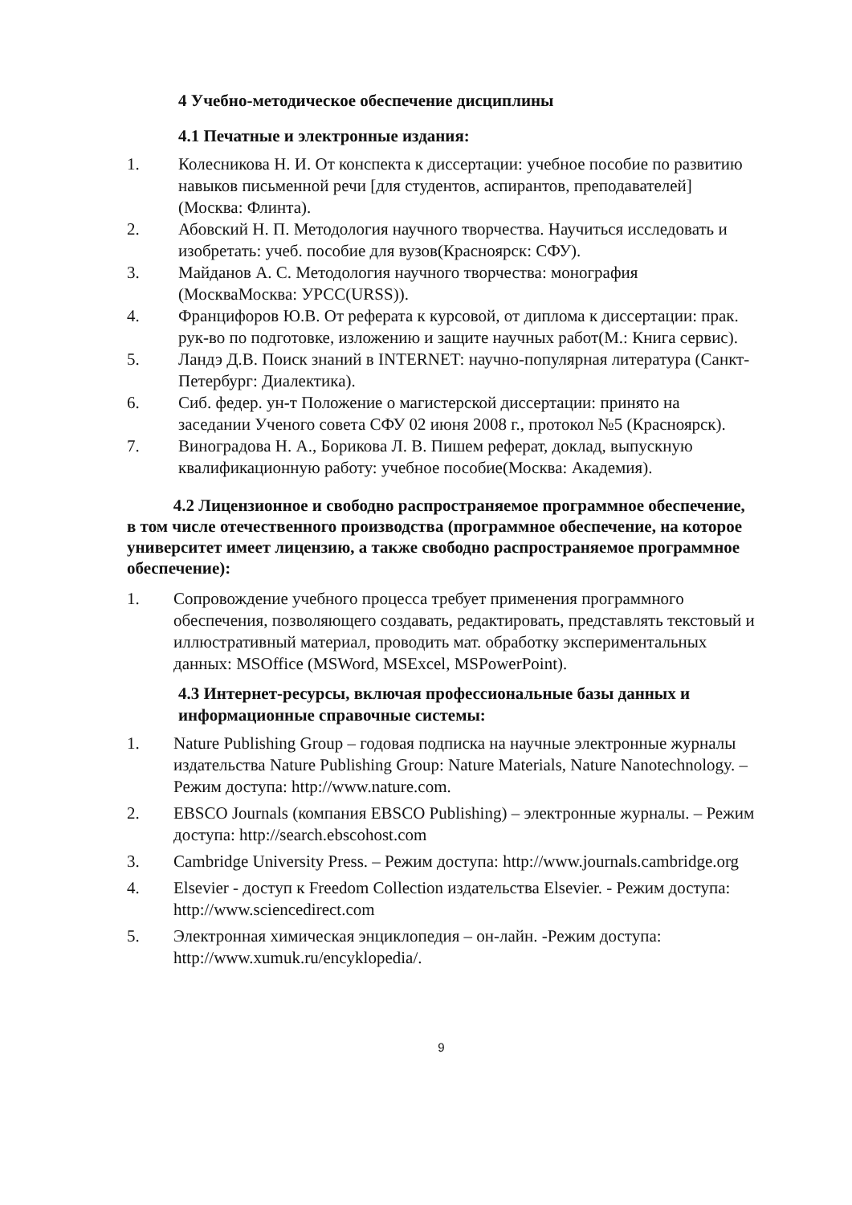4 Учебно-методическое обеспечение дисциплины
4.1 Печатные и электронные издания:
1. Колесникова Н. И. От конспекта к диссертации: учебное пособие по развитию навыков письменной речи [для студентов, аспирантов, преподавателей](Москва: Флинта).
2. Абовский Н. П. Методология научного творчества. Научиться исследовать и изобретать: учеб. пособие для вузов(Красноярск: СФУ).
3. Майданов А. С. Методология научного творчества: монография (МоскваМосква: УРСС(URSS)).
4. Францифоров Ю.В. От реферата к курсовой, от диплома к диссертации: прак. рук-во по подготовке, изложению и защите научных работ(М.: Книга сервис).
5. Ландэ Д.В. Поиск знаний в INTERNET: научно-популярная литература (Санкт-Петербург: Диалектика).
6. Сиб. федер. ун-т Положение о магистерской диссертации: принято на заседании Ученого совета СФУ 02 июня 2008 г., протокол №5 (Красноярск).
7. Виноградова Н. А., Борикова Л. В. Пишем реферат, доклад, выпускную квалификационную работу: учебное пособие(Москва: Академия).
4.2 Лицензионное и свободно распространяемое программное обеспечение, в том числе отечественного производства (программное обеспечение, на которое университет имеет лицензию, а также свободно распространяемое программное обеспечение):
1. Сопровождение учебного процесса требует применения программного обеспечения, позволяющего создавать, редактировать, представлять текстовый и иллюстративный материал, проводить мат. обработку экспериментальных данных: MSOffice (MSWord, MSExcel, MSPowerPoint).
4.3 Интернет-ресурсы, включая профессиональные базы данных и информационные справочные системы:
1. Nature Publishing Group – годовая подписка на научные электронные журналы издательства Nature Publishing Group: Nature Materials, Nature Nanotechnology. – Режим доступа: http://www.nature.com.
2. EBSCO Journals (компания EBSCO Publishing) – электронные журналы. – Режим доступа: http://search.ebscohost.com
3. Cambridge University Press. – Режим доступа: http://www.journals.cambridge.org
4. Elsevier - доступ к Freedom Collection издательства Elsevier. - Режим доступа: http://www.sciencedirect.com
5. Электронная химическая энциклопедия – он-лайн. -Режим доступа: http://www.xumuk.ru/encyklopedia/.
9